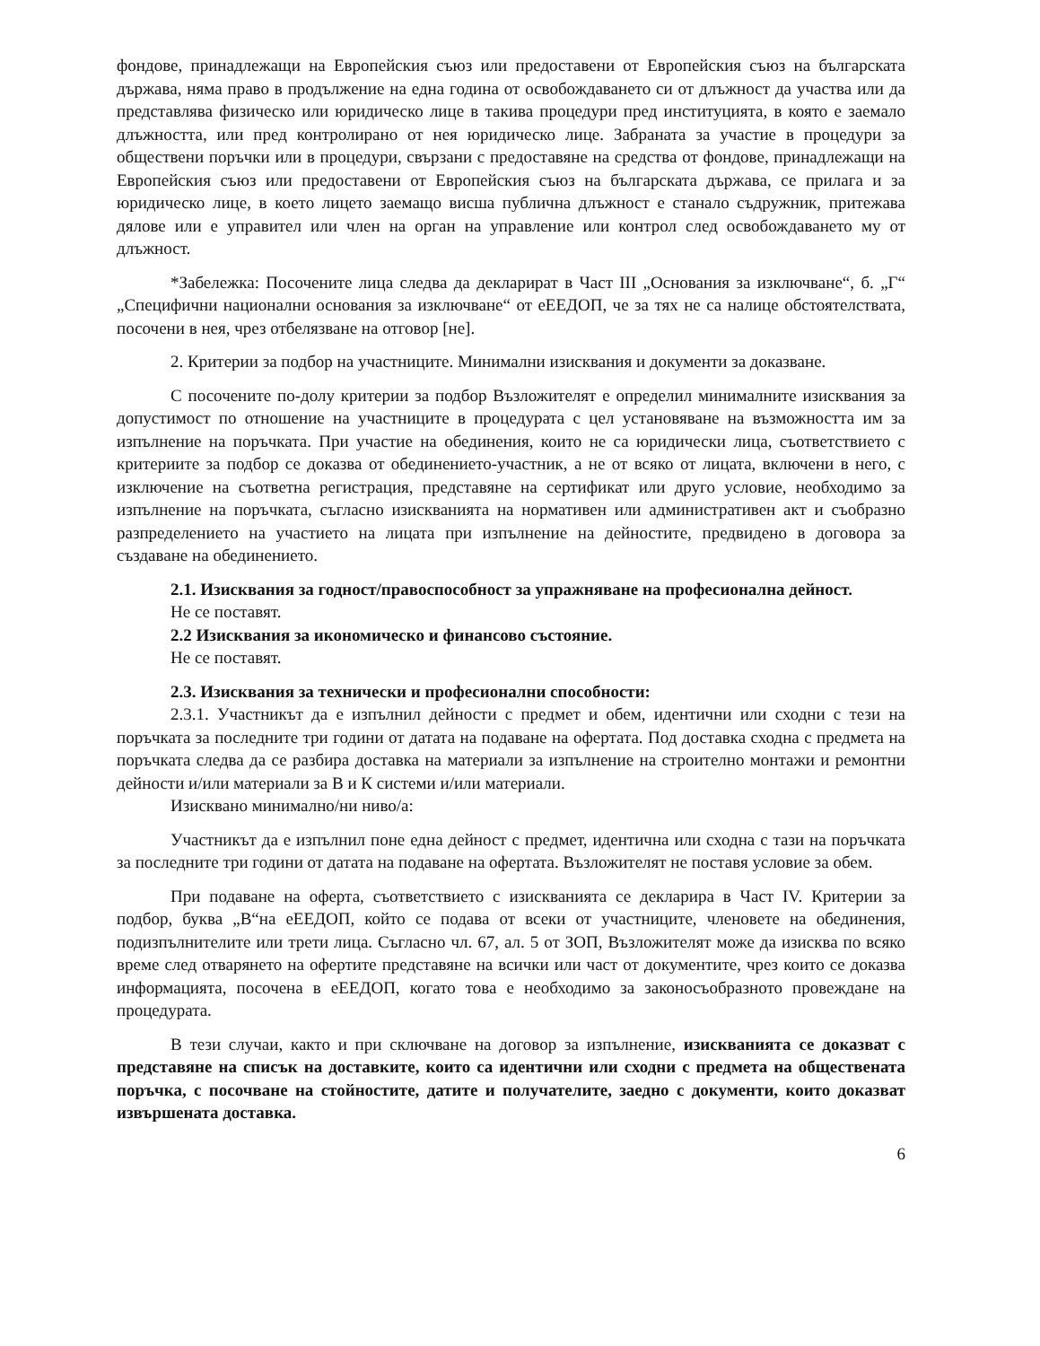фондове, принадлежащи на Европейския съюз или предоставени от Европейския съюз на българската държава, няма право в продължение на една година от освобождаването си от длъжност да участва или да представлява физическо или юридическо лице в такива процедури пред институцията, в която е заемало длъжността, или пред контролирано от нея юридическо лице. Забраната за участие в процедури за обществени поръчки или в процедури, свързани с предоставяне на средства от фондове, принадлежащи на Европейския съюз или предоставени от Европейския съюз на българската държава, се прилага и за юридическо лице, в което лицето заемащо висша публична длъжност е станало съдружник, притежава дялове или е управител или член на орган на управление или контрол след освобождаването му от длъжност.
*Забележка: Посочените лица следва да декларират в Част III „Основания за изключване“, б. „Г“ „Специфични национални основания за изключване“ от еЕЕДОП, че за тях не са налице обстоятелствата, посочени в нея, чрез отбелязване на отговор [не].
2. Критерии за подбор на участниците. Минимални изисквания и документи за доказване.
С посочените по-долу критерии за подбор Възложителят е определил минималните изисквания за допустимост по отношение на участниците в процедурата с цел установяване на възможността им за изпълнение на поръчката. При участие на обединения, които не са юридически лица, съответствието с критериите за подбор се доказва от обединението-участник, а не от всяко от лицата, включени в него, с изключение на съответна регистрация, представяне на сертификат или друго условие, необходимо за изпълнение на поръчката, съгласно изискванията на нормативен или административен акт и съобразно разпределението на участието на лицата при изпълнение на дейностите, предвидено в договора за създаване на обединението.
2.1. Изисквания за годност/правоспособност за упражняване на професионална дейност.
Не се поставят.
2.2 Изисквания за икономическо и финансово състояние.
Не се поставят.
2.3. Изисквания за технически и професионални способности:
2.3.1. Участникът да е изпълнил дейности с предмет и обем, идентични или сходни с тези на поръчката за последните три години от датата на подаване на офертата. Под доставка сходна с предмета на поръчката следва да се разбира доставка на материали за изпълнение на строително монтажи и ремонтни дейности и/или материали за В и К системи и/или материали.
Изисквано минимално/ни ниво/а:
Участникът да е изпълнил поне една дейност с предмет, идентична или сходна с тази на поръчката за последните три години от датата на подаване на офертата. Възложителят не поставя условие за обем.
При подаване на оферта, съответствието с изискванията се декларира в Част IV. Критерии за подбор, буква „В“на еЕЕДОП, който се подава от всеки от участниците, членовете на обединения, подизпълнителите или трети лица. Съгласно чл. 67, ал. 5 от ЗОП, Възложителят може да изисква по всяко време след отварянето на офертите представяне на всички или част от документите, чрез които се доказва информацията, посочена в еЕЕДОП, когато това е необходимо за законосъобразното провеждане на процедурата.
В тези случаи, както и при сключване на договор за изпълнение, изискванията се доказват с представяне на списък на доставките, които са идентични или сходни с предмета на обществената поръчка, с посочване на стойностите, датите и получателите, заедно с документи, които доказват извършената доставка.
6